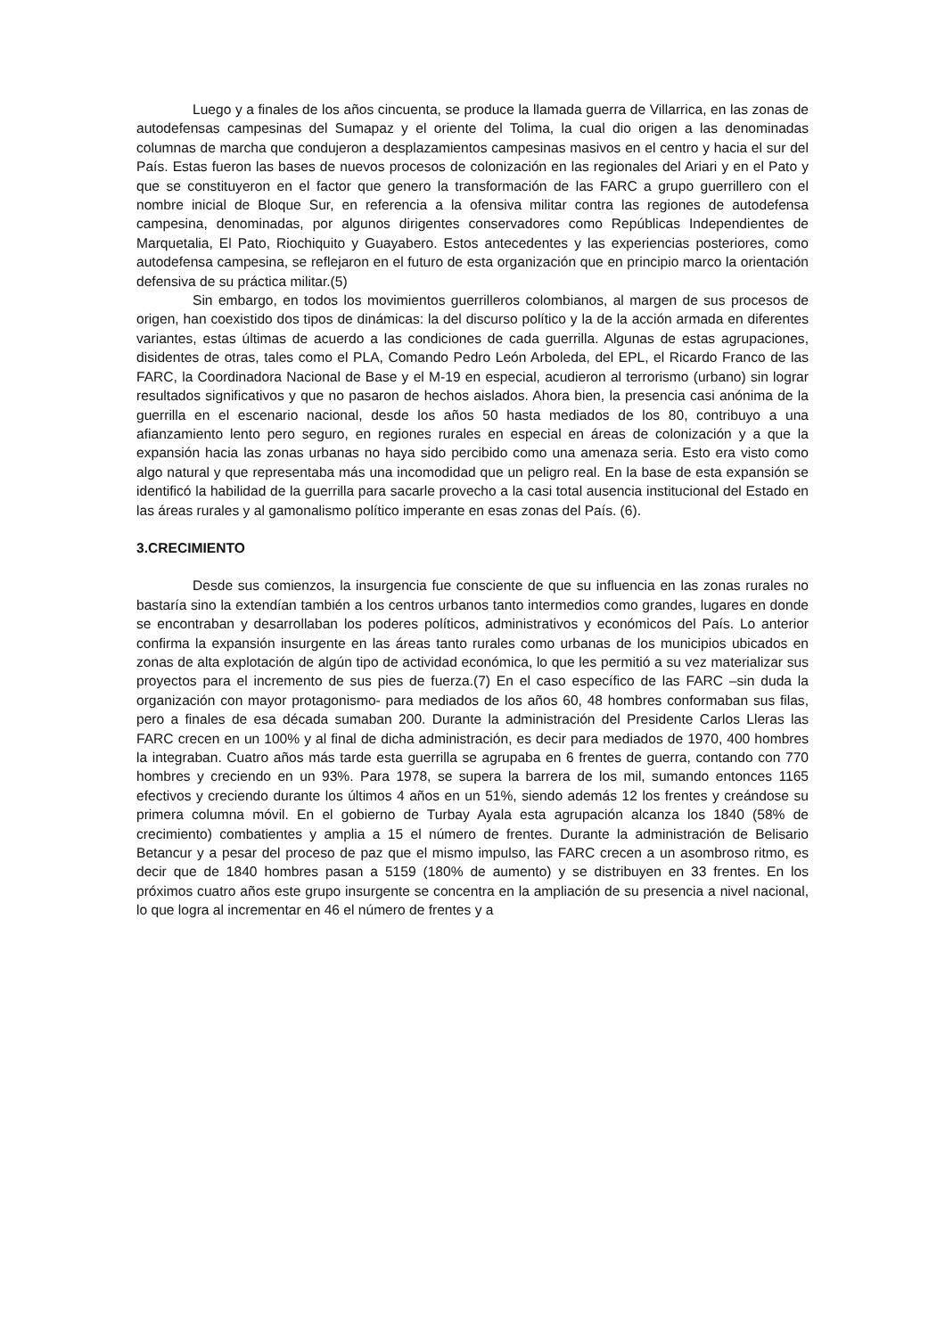Luego y a finales de los años cincuenta, se produce la llamada guerra de Villarrica, en las zonas de autodefensas campesinas del Sumapaz y el oriente del Tolima, la cual dio origen a las denominadas columnas de marcha que condujeron a desplazamientos campesinas masivos en el centro y hacia el sur del País. Estas fueron las bases de nuevos procesos de colonización en las regionales del Ariari y en el Pato y que se constituyeron en el factor que genero la transformación de las FARC a grupo guerrillero con el nombre inicial de Bloque Sur, en referencia a la ofensiva militar contra las regiones de autodefensa campesina, denominadas, por algunos dirigentes conservadores como Repúblicas Independientes de Marquetalia, El Pato, Riochiquito y Guayabero. Estos antecedentes y las experiencias posteriores, como autodefensa campesina, se reflejaron en el futuro de esta organización que en principio marco la orientación defensiva de su práctica militar.(5)
Sin embargo, en todos los movimientos guerrilleros colombianos, al margen de sus procesos de origen, han coexistido dos tipos de dinámicas: la del discurso político y la de la acción armada en diferentes variantes, estas últimas de acuerdo a las condiciones de cada guerrilla. Algunas de estas agrupaciones, disidentes de otras, tales como el PLA, Comando Pedro León Arboleda, del EPL, el Ricardo Franco de las FARC, la Coordinadora Nacional de Base y el M-19 en especial, acudieron al terrorismo (urbano) sin lograr resultados significativos y que no pasaron de hechos aislados. Ahora bien, la presencia casi anónima de la guerrilla en el escenario nacional, desde los años 50 hasta mediados de los 80, contribuyo a una afianzamiento lento pero seguro, en regiones rurales en especial en áreas de colonización y a que la expansión hacia las zonas urbanas no haya sido percibido como una amenaza seria. Esto era visto como algo natural y que representaba más una incomodidad que un peligro real. En la base de esta expansión se identificó la habilidad de la guerrilla para sacarle provecho a la casi total ausencia institucional del Estado en las áreas rurales y al gamonalismo político imperante en esas zonas del País. (6).
3.CRECIMIENTO
Desde sus comienzos, la insurgencia fue consciente de que su influencia en las zonas rurales no bastaría sino la extendían también a los centros urbanos tanto intermedios como grandes, lugares en donde se encontraban y desarrollaban los poderes políticos, administrativos y económicos del País. Lo anterior confirma la expansión insurgente en las áreas tanto rurales como urbanas de los municipios ubicados en zonas de alta explotación de algún tipo de actividad económica, lo que les permitió a su vez materializar sus proyectos para el incremento de sus pies de fuerza.(7) En el caso específico de las FARC –sin duda la organización con mayor protagonismo- para mediados de los años 60, 48 hombres conformaban sus filas, pero a finales de esa década sumaban 200. Durante la administración del Presidente Carlos Lleras las FARC crecen en un 100% y al final de dicha administración, es decir para mediados de 1970, 400 hombres la integraban. Cuatro años más tarde esta guerrilla se agrupaba en 6 frentes de guerra, contando con 770 hombres y creciendo en un 93%. Para 1978, se supera la barrera de los mil, sumando entonces 1165 efectivos y creciendo durante los últimos 4 años en un 51%, siendo además 12 los frentes y creándose su primera columna móvil. En el gobierno de Turbay Ayala esta agrupación alcanza los 1840 (58% de crecimiento) combatientes y amplia a 15 el número de frentes. Durante la administración de Belisario Betancur y a pesar del proceso de paz que el mismo impulso, las FARC crecen a un asombroso ritmo, es decir que de 1840 hombres pasan a 5159 (180% de aumento) y se distribuyen en 33 frentes. En los próximos cuatro años este grupo insurgente se concentra en la ampliación de su presencia a nivel nacional, lo que logra al incrementar en 46 el número de frentes y a